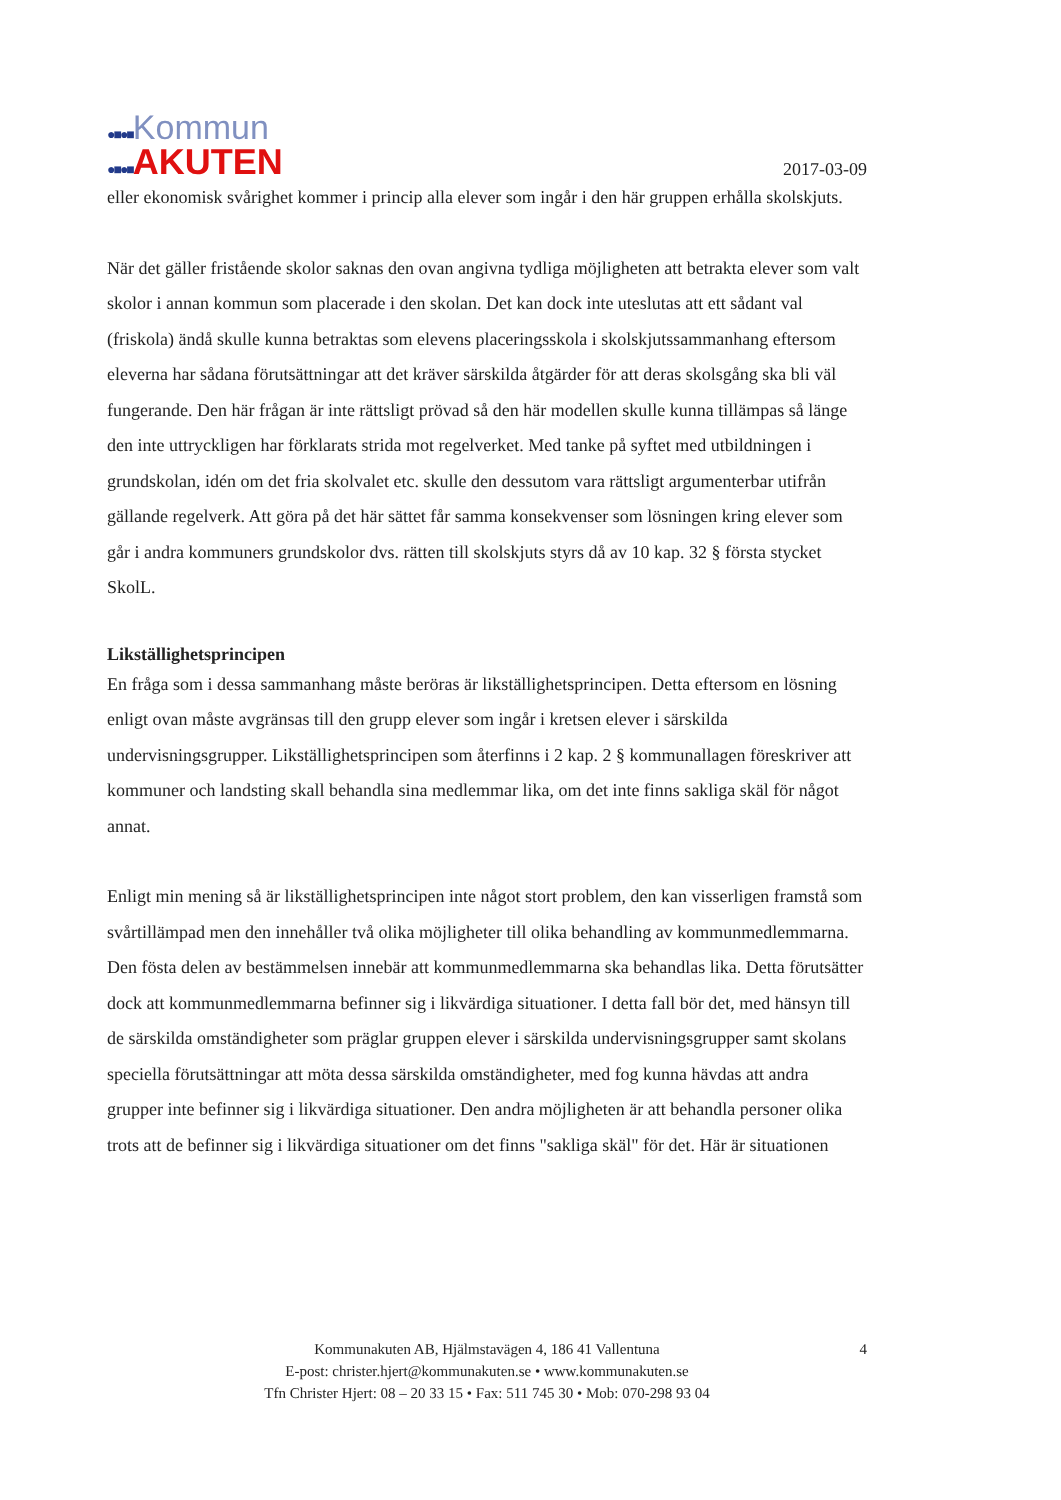●■●■Kommun
●■●■AKUTEN
2017-03-09
eller ekonomisk svårighet kommer i princip alla elever som ingår i den här gruppen erhålla skolskjuts.
När det gäller fristående skolor saknas den ovan angivna tydliga möjligheten att betrakta elever som valt skolor i annan kommun som placerade i den skolan. Det kan dock inte uteslutas att ett sådant val (friskola) ändå skulle kunna betraktas som elevens placeringsskola i skolskjutssammanhang eftersom eleverna har sådana förutsättningar att det kräver särskilda åtgärder för att deras skolsgång ska bli väl fungerande. Den här frågan är inte rättsligt prövad så den här modellen skulle kunna tillämpas så länge den inte uttryckligen har förklarats strida mot regelverket. Med tanke på syftet med utbildningen i grundskolan, idén om det fria skolvalet etc. skulle den dessutom vara rättsligt argumenterbar utifrån gällande regelverk. Att göra på det här sättet får samma konsekvenser som lösningen kring elever som går i andra kommuners grundskolor dvs. rätten till skolskjuts styrs då av 10 kap. 32 § första stycket SkolL.
Likställighetsprincipen
En fråga som i dessa sammanhang måste beröras är likställighetsprincipen. Detta eftersom en lösning enligt ovan måste avgränsas till den grupp elever som ingår i kretsen elever i särskilda undervisningsgrupper. Likställighetsprincipen som återfinns i 2 kap. 2 § kommunallagen föreskriver att kommuner och landsting skall behandla sina medlemmar lika, om det inte finns sakliga skäl för något annat.
Enligt min mening så är likställighetsprincipen inte något stort problem, den kan visserligen framstå som svårtillämpad men den innehåller två olika möjligheter till olika behandling av kommunmedlemmarna. Den fösta delen av bestämmelsen innebär att kommunmedlemmarna ska behandlas lika. Detta förutsätter dock att kommunmedlemmarna befinner sig i likvärdiga situationer. I detta fall bör det, med hänsyn till de särskilda omständigheter som präglar gruppen elever i särskilda undervisningsgrupper samt skolans speciella förutsättningar att möta dessa särskilda omständigheter, med fog kunna hävdas att andra grupper inte befinner sig i likvärdiga situationer. Den andra möjligheten är att behandla personer olika trots att de befinner sig i likvärdiga situationer om det finns "sakliga skäl" för det. Här är situationen
4 Kommunakuten AB, Hjälmstavägen 4, 186 41 Vallentuna
E-post: christer.hjert@kommunakuten.se • www.kommunakuten.se
Tfn Christer Hjert: 08 – 20 33 15 • Fax: 511 745 30 • Mob: 070-298 93 04